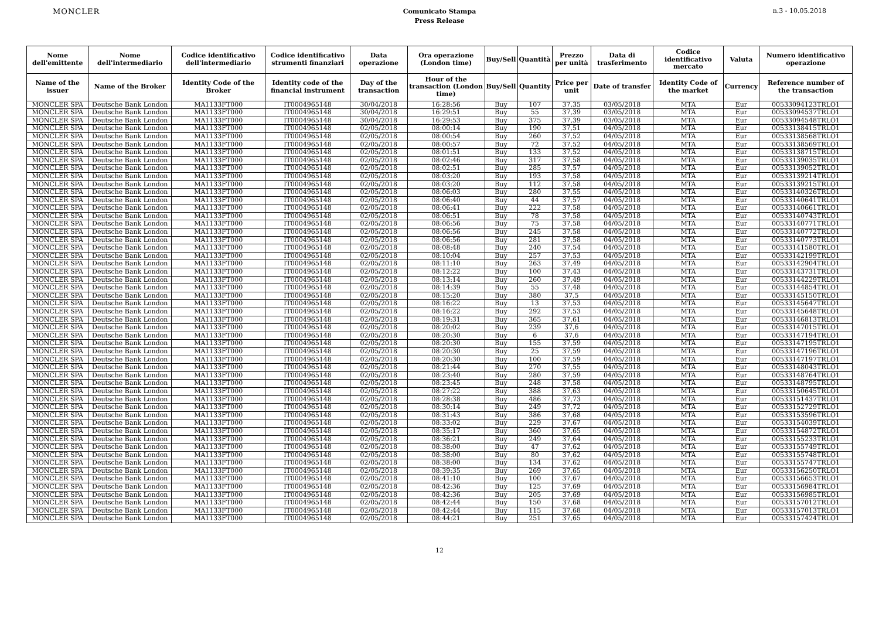MONCLER
Comunicato Stampa
Press Release
n.3 - 10.05.2018
| Nome dell'emittente | Nome dell'intermediario | Codice identificativo dell'intermediario | Codice identificativo strumenti finanziari | Data operazione | Ora operazione (London time) | Buy/Sell | Quantità | Prezzo per unità | Data di trasferimento | Codice identificativo mercato | Valuta | Numero identificativo operazione |
| --- | --- | --- | --- | --- | --- | --- | --- | --- | --- | --- | --- | --- |
| Name of the issuer | Name of the Broker | Identity Code of the Broker | Identity code of the financial instrument | Day of the transaction | Hour of the transaction (London time) | Buy/Sell | Quantity | Price per unit | Date of transfer | Identity Code of the market | Currency | Reference number of the transaction |
| MONCLER SPA | Deutsche Bank London | MA1133FT000 | IT0004965148 | 30/04/2018 | 16:28:56 | Buy | 107 | 37,35 | 03/05/2018 | MTA | Eur | 00533094123TRLO1 |
| MONCLER SPA | Deutsche Bank London | MA1133FT000 | IT0004965148 | 30/04/2018 | 16:29:51 | Buy | 55 | 37,39 | 03/05/2018 | MTA | Eur | 00533094537TRLO1 |
| MONCLER SPA | Deutsche Bank London | MA1133FT000 | IT0004965148 | 30/04/2018 | 16:29:53 | Buy | 375 | 37,39 | 03/05/2018 | MTA | Eur | 00533094548TRLO1 |
| MONCLER SPA | Deutsche Bank London | MA1133FT000 | IT0004965148 | 02/05/2018 | 08:00:14 | Buy | 190 | 37,51 | 04/05/2018 | MTA | Eur | 00533138415TRLO1 |
| MONCLER SPA | Deutsche Bank London | MA1133FT000 | IT0004965148 | 02/05/2018 | 08:00:54 | Buy | 260 | 37,52 | 04/05/2018 | MTA | Eur | 00533138568TRLO1 |
| MONCLER SPA | Deutsche Bank London | MA1133FT000 | IT0004965148 | 02/05/2018 | 08:00:57 | Buy | 72 | 37,52 | 04/05/2018 | MTA | Eur | 00533138569TRLO1 |
| MONCLER SPA | Deutsche Bank London | MA1133FT000 | IT0004965148 | 02/05/2018 | 08:01:51 | Buy | 133 | 37,52 | 04/05/2018 | MTA | Eur | 00533138715TRLO1 |
| MONCLER SPA | Deutsche Bank London | MA1133FT000 | IT0004965148 | 02/05/2018 | 08:02:46 | Buy | 317 | 37,58 | 04/05/2018 | MTA | Eur | 00533139035TRLO1 |
| MONCLER SPA | Deutsche Bank London | MA1133FT000 | IT0004965148 | 02/05/2018 | 08:02:51 | Buy | 285 | 37,57 | 04/05/2018 | MTA | Eur | 00533139052TRLO1 |
| MONCLER SPA | Deutsche Bank London | MA1133FT000 | IT0004965148 | 02/05/2018 | 08:03:20 | Buy | 193 | 37,58 | 04/05/2018 | MTA | Eur | 00533139214TRLO1 |
| MONCLER SPA | Deutsche Bank London | MA1133FT000 | IT0004965148 | 02/05/2018 | 08:03:20 | Buy | 112 | 37,58 | 04/05/2018 | MTA | Eur | 00533139215TRLO1 |
| MONCLER SPA | Deutsche Bank London | MA1133FT000 | IT0004965148 | 02/05/2018 | 08:06:03 | Buy | 280 | 37,55 | 04/05/2018 | MTA | Eur | 00533140326TRLO1 |
| MONCLER SPA | Deutsche Bank London | MA1133FT000 | IT0004965148 | 02/05/2018 | 08:06:40 | Buy | 44 | 37,57 | 04/05/2018 | MTA | Eur | 00533140641TRLO1 |
| MONCLER SPA | Deutsche Bank London | MA1133FT000 | IT0004965148 | 02/05/2018 | 08:06:41 | Buy | 222 | 37,58 | 04/05/2018 | MTA | Eur | 00533140661TRLO1 |
| MONCLER SPA | Deutsche Bank London | MA1133FT000 | IT0004965148 | 02/05/2018 | 08:06:51 | Buy | 78 | 37,58 | 04/05/2018 | MTA | Eur | 00533140743TRLO1 |
| MONCLER SPA | Deutsche Bank London | MA1133FT000 | IT0004965148 | 02/05/2018 | 08:06:56 | Buy | 75 | 37,58 | 04/05/2018 | MTA | Eur | 00533140771TRLO1 |
| MONCLER SPA | Deutsche Bank London | MA1133FT000 | IT0004965148 | 02/05/2018 | 08:06:56 | Buy | 245 | 37,58 | 04/05/2018 | MTA | Eur | 00533140772TRLO1 |
| MONCLER SPA | Deutsche Bank London | MA1133FT000 | IT0004965148 | 02/05/2018 | 08:06:56 | Buy | 281 | 37,58 | 04/05/2018 | MTA | Eur | 00533140773TRLO1 |
| MONCLER SPA | Deutsche Bank London | MA1133FT000 | IT0004965148 | 02/05/2018 | 08:08:48 | Buy | 240 | 37,54 | 04/05/2018 | MTA | Eur | 00533141580TRLO1 |
| MONCLER SPA | Deutsche Bank London | MA1133FT000 | IT0004965148 | 02/05/2018 | 08:10:04 | Buy | 257 | 37,53 | 04/05/2018 | MTA | Eur | 00533142199TRLO1 |
| MONCLER SPA | Deutsche Bank London | MA1133FT000 | IT0004965148 | 02/05/2018 | 08:11:10 | Buy | 263 | 37,49 | 04/05/2018 | MTA | Eur | 00533142904TRLO1 |
| MONCLER SPA | Deutsche Bank London | MA1133FT000 | IT0004965148 | 02/05/2018 | 08:12:22 | Buy | 100 | 37,43 | 04/05/2018 | MTA | Eur | 00533143731TRLO1 |
| MONCLER SPA | Deutsche Bank London | MA1133FT000 | IT0004965148 | 02/05/2018 | 08:13:14 | Buy | 260 | 37,49 | 04/05/2018 | MTA | Eur | 00533144229TRLO1 |
| MONCLER SPA | Deutsche Bank London | MA1133FT000 | IT0004965148 | 02/05/2018 | 08:14:39 | Buy | 55 | 37,48 | 04/05/2018 | MTA | Eur | 00533144854TRLO1 |
| MONCLER SPA | Deutsche Bank London | MA1133FT000 | IT0004965148 | 02/05/2018 | 08:15:20 | Buy | 380 | 37,5 | 04/05/2018 | MTA | Eur | 00533145150TRLO1 |
| MONCLER SPA | Deutsche Bank London | MA1133FT000 | IT0004965148 | 02/05/2018 | 08:16:22 | Buy | 13 | 37,53 | 04/05/2018 | MTA | Eur | 00533145647TRLO1 |
| MONCLER SPA | Deutsche Bank London | MA1133FT000 | IT0004965148 | 02/05/2018 | 08:16:22 | Buy | 292 | 37,53 | 04/05/2018 | MTA | Eur | 00533145648TRLO1 |
| MONCLER SPA | Deutsche Bank London | MA1133FT000 | IT0004965148 | 02/05/2018 | 08:19:31 | Buy | 365 | 37,61 | 04/05/2018 | MTA | Eur | 00533146813TRLO1 |
| MONCLER SPA | Deutsche Bank London | MA1133FT000 | IT0004965148 | 02/05/2018 | 08:20:02 | Buy | 239 | 37,6 | 04/05/2018 | MTA | Eur | 00533147015TRLO1 |
| MONCLER SPA | Deutsche Bank London | MA1133FT000 | IT0004965148 | 02/05/2018 | 08:20:30 | Buy | 6 | 37,6 | 04/05/2018 | MTA | Eur | 00533147194TRLO1 |
| MONCLER SPA | Deutsche Bank London | MA1133FT000 | IT0004965148 | 02/05/2018 | 08:20:30 | Buy | 155 | 37,59 | 04/05/2018 | MTA | Eur | 00533147195TRLO1 |
| MONCLER SPA | Deutsche Bank London | MA1133FT000 | IT0004965148 | 02/05/2018 | 08:20:30 | Buy | 25 | 37,59 | 04/05/2018 | MTA | Eur | 00533147196TRLO1 |
| MONCLER SPA | Deutsche Bank London | MA1133FT000 | IT0004965148 | 02/05/2018 | 08:20:30 | Buy | 100 | 37,59 | 04/05/2018 | MTA | Eur | 00533147197TRLO1 |
| MONCLER SPA | Deutsche Bank London | MA1133FT000 | IT0004965148 | 02/05/2018 | 08:21:44 | Buy | 270 | 37,55 | 04/05/2018 | MTA | Eur | 00533148043TRLO1 |
| MONCLER SPA | Deutsche Bank London | MA1133FT000 | IT0004965148 | 02/05/2018 | 08:23:40 | Buy | 280 | 37,59 | 04/05/2018 | MTA | Eur | 00533148764TRLO1 |
| MONCLER SPA | Deutsche Bank London | MA1133FT000 | IT0004965148 | 02/05/2018 | 08:23:45 | Buy | 248 | 37,58 | 04/05/2018 | MTA | Eur | 00533148795TRLO1 |
| MONCLER SPA | Deutsche Bank London | MA1133FT000 | IT0004965148 | 02/05/2018 | 08:27:22 | Buy | 388 | 37,63 | 04/05/2018 | MTA | Eur | 00533150645TRLO1 |
| MONCLER SPA | Deutsche Bank London | MA1133FT000 | IT0004965148 | 02/05/2018 | 08:28:38 | Buy | 486 | 37,73 | 04/05/2018 | MTA | Eur | 00533151437TRLO1 |
| MONCLER SPA | Deutsche Bank London | MA1133FT000 | IT0004965148 | 02/05/2018 | 08:30:14 | Buy | 249 | 37,72 | 04/05/2018 | MTA | Eur | 00533152729TRLO1 |
| MONCLER SPA | Deutsche Bank London | MA1133FT000 | IT0004965148 | 02/05/2018 | 08:31:43 | Buy | 386 | 37,68 | 04/05/2018 | MTA | Eur | 00533153596TRLO1 |
| MONCLER SPA | Deutsche Bank London | MA1133FT000 | IT0004965148 | 02/05/2018 | 08:33:02 | Buy | 229 | 37,67 | 04/05/2018 | MTA | Eur | 00533154039TRLO1 |
| MONCLER SPA | Deutsche Bank London | MA1133FT000 | IT0004965148 | 02/05/2018 | 08:35:17 | Buy | 360 | 37,65 | 04/05/2018 | MTA | Eur | 00533154872TRLO1 |
| MONCLER SPA | Deutsche Bank London | MA1133FT000 | IT0004965148 | 02/05/2018 | 08:36:21 | Buy | 249 | 37,64 | 04/05/2018 | MTA | Eur | 00533155233TRLO1 |
| MONCLER SPA | Deutsche Bank London | MA1133FT000 | IT0004965148 | 02/05/2018 | 08:38:00 | Buy | 47 | 37,62 | 04/05/2018 | MTA | Eur | 00533155749TRLO1 |
| MONCLER SPA | Deutsche Bank London | MA1133FT000 | IT0004965148 | 02/05/2018 | 08:38:00 | Buy | 80 | 37,62 | 04/05/2018 | MTA | Eur | 00533155748TRLO1 |
| MONCLER SPA | Deutsche Bank London | MA1133FT000 | IT0004965148 | 02/05/2018 | 08:38:00 | Buy | 134 | 37,62 | 04/05/2018 | MTA | Eur | 00533155747TRLO1 |
| MONCLER SPA | Deutsche Bank London | MA1133FT000 | IT0004965148 | 02/05/2018 | 08:39:35 | Buy | 269 | 37,65 | 04/05/2018 | MTA | Eur | 00533156250TRLO1 |
| MONCLER SPA | Deutsche Bank London | MA1133FT000 | IT0004965148 | 02/05/2018 | 08:41:10 | Buy | 100 | 37,67 | 04/05/2018 | MTA | Eur | 00533156653TRLO1 |
| MONCLER SPA | Deutsche Bank London | MA1133FT000 | IT0004965148 | 02/05/2018 | 08:42:36 | Buy | 125 | 37,69 | 04/05/2018 | MTA | Eur | 00533156984TRLO1 |
| MONCLER SPA | Deutsche Bank London | MA1133FT000 | IT0004965148 | 02/05/2018 | 08:42:36 | Buy | 205 | 37,69 | 04/05/2018 | MTA | Eur | 00533156985TRLO1 |
| MONCLER SPA | Deutsche Bank London | MA1133FT000 | IT0004965148 | 02/05/2018 | 08:42:44 | Buy | 150 | 37,68 | 04/05/2018 | MTA | Eur | 00533157012TRLO1 |
| MONCLER SPA | Deutsche Bank London | MA1133FT000 | IT0004965148 | 02/05/2018 | 08:42:44 | Buy | 115 | 37,68 | 04/05/2018 | MTA | Eur | 00533157013TRLO1 |
| MONCLER SPA | Deutsche Bank London | MA1133FT000 | IT0004965148 | 02/05/2018 | 08:44:21 | Buy | 251 | 37,65 | 04/05/2018 | MTA | Eur | 00533157424TRLO1 |
12